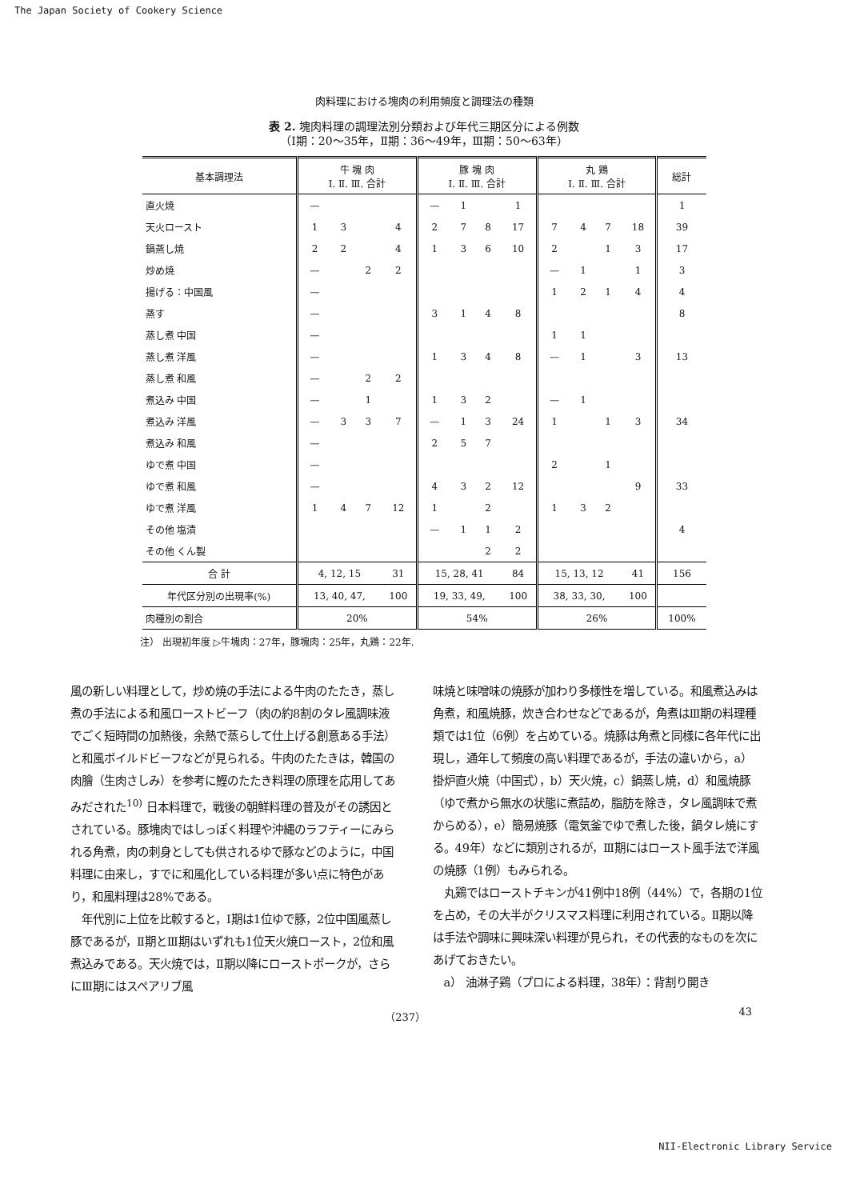The Japan Society of Cookery Science
肉料理における塊肉の利用頻度と調理法の種類
表 2. 塊肉料理の調理法別分類および年代三期区分による例数
（Ⅰ期：20～35年，Ⅱ期：36～49年，Ⅲ期：50～63年）
| 基本調理法 | 牛 塊 肉 Ⅰ. Ⅱ. Ⅲ. 合計 | | | | 豚 塊 肉 Ⅰ. Ⅱ. Ⅲ. 合計 | | | | 丸 鶏 Ⅰ. Ⅱ. Ⅲ. 合計 | | | | 総計 |
| --- | --- | --- | --- | --- | --- | --- | --- | --- | --- | --- | --- | --- | --- |
| 直火焼 | — | | | | — | 1 | | 1 | | | | | 1 |
| 天火ロースト | 1 | 3 | | 4 | 2 | 7 | 8 | 17 | 7 | 4 | 7 | 18 | 39 |
| 鍋蒸し焼 | 2 | 2 | | 4 | 1 | 3 | 6 | 10 | 2 | | 1 | 3 | 17 |
| 炒め焼 | — | | 2 | 2 | | | | | — | 1 | | 1 | 3 |
| 揚げる：中国風 | — | | | | | | | | 1 | 2 | 1 | 4 | 4 |
| 蒸す | — | | | | 3 | 1 | 4 | 8 | | | | | 8 |
| 蒸し煮 中国 | — | | | | | | | | 1 | 1 | | | |
| 蒸し煮 洋風 | — | | | | 1 | 3 | 4 | 8 | — | 1 | | 3 | 13 |
| 蒸し煮 和風 | — | | 2 | 2 | | | | | | | | | |
| 煮込み 中国 | — | | 1 | | 1 | 3 | 2 | | — | 1 | | | |
| 煮込み 洋風 | — | 3 | 3 | 7 | — | 1 | 3 | 24 | 1 | | 1 | 3 | 34 |
| 煮込み 和風 | — | | | | 2 | 5 | 7 | | | | | | |
| ゆで煮 中国 | — | | | | | | | | 2 | | 1 | | |
| ゆで煮 和風 | — | | | | 4 | 3 | 2 | 12 | | | | 9 | 33 |
| ゆで煮 洋風 | 1 | 4 | 7 | 12 | 1 | | 2 | | 1 | 3 | 2 | | |
| その他 塩漬 | | | | | — | 1 | 1 | 2 | | | | | 4 |
| その他 くん製 | | | | | | | 2 | 2 | | | | | |
| 合 計 | 4, 12, 15 | | | 31 | 15, 28, 41 | | | 84 | 15, 13, 12 | | | 41 | 156 |
| 年代区分別の出現率(%) | 13, 40, 47, | | | 100 | 19, 33, 49, | | | 100 | 38, 33, 30, | | | 100 | |
| 肉種別の割合 | 20% | | | | 54% | | | | 26% | | | | 100% |
注） 出現初年度 ▷牛塊肉：27年，豚塊肉：25年，丸鶏：22年.
風の新しい料理として，炒め焼の手法による牛肉のたたき，蒸し煮の手法による和風ローストビーフ（肉の約8割のタレ風調味液でごく短時間の加熱後，余熱で蒸らして仕上げる創意ある手法）と和風ボイルドビーフなどが見られる。牛肉のたたきは，韓国の肉膾（生肉さしみ）を参考に鰹のたたき料理の原理を応用してあみだされた<sup>10)</sup> 日本料理で，戦後の朝鮮料理の普及がその誘因とされている。豚塊肉ではしっぽく料理や沖縄のラフティーにみられる角煮，肉の刺身としても供されるゆで豚などのように，中国料理に由来し，すでに和風化している料理が多い点に特色があり，和風料理は28%である。
　年代別に上位を比較すると，Ⅰ期は1位ゆで豚，2位中国風蒸し豚であるが，Ⅱ期とⅢ期はいずれも1位天火焼ロースト，2位和風煮込みである。天火焼では，Ⅱ期以降にローストポークが，さらにⅢ期にはスペアリブ風
味焼と味噌味の焼豚が加わり多様性を増している。和風煮込みは角煮，和風焼豚，炊き合わせなどであるが，角煮はⅢ期の料理種類では1位（6例）を占めている。焼豚は角煮と同様に各年代に出現し，通年して頻度の高い料理であるが，手法の違いから，a）掛炉直火焼（中国式），b）天火焼，c）鍋蒸し焼，d）和風焼豚（ゆで煮から無水の状態に煮詰め，脂肪を除き，タレ風調味で煮からめる），e）簡易焼豚（電気釜でゆで煮した後，鍋タレ焼にする。49年）などに類別されるが，Ⅲ期にはロースト風手法で洋風の焼豚（1例）もみられる。
　丸鶏ではローストチキンが41例中18例（44%）で，各期の1位を占め，その大半がクリスマス料理に利用されている。Ⅱ期以降は手法や調味に興味深い料理が見られ，その代表的なものを次にあげておきたい。
　a） 油淋子鶏（プロによる料理，38年）：背割り開き
（237） 43
NII-Electronic Library Service